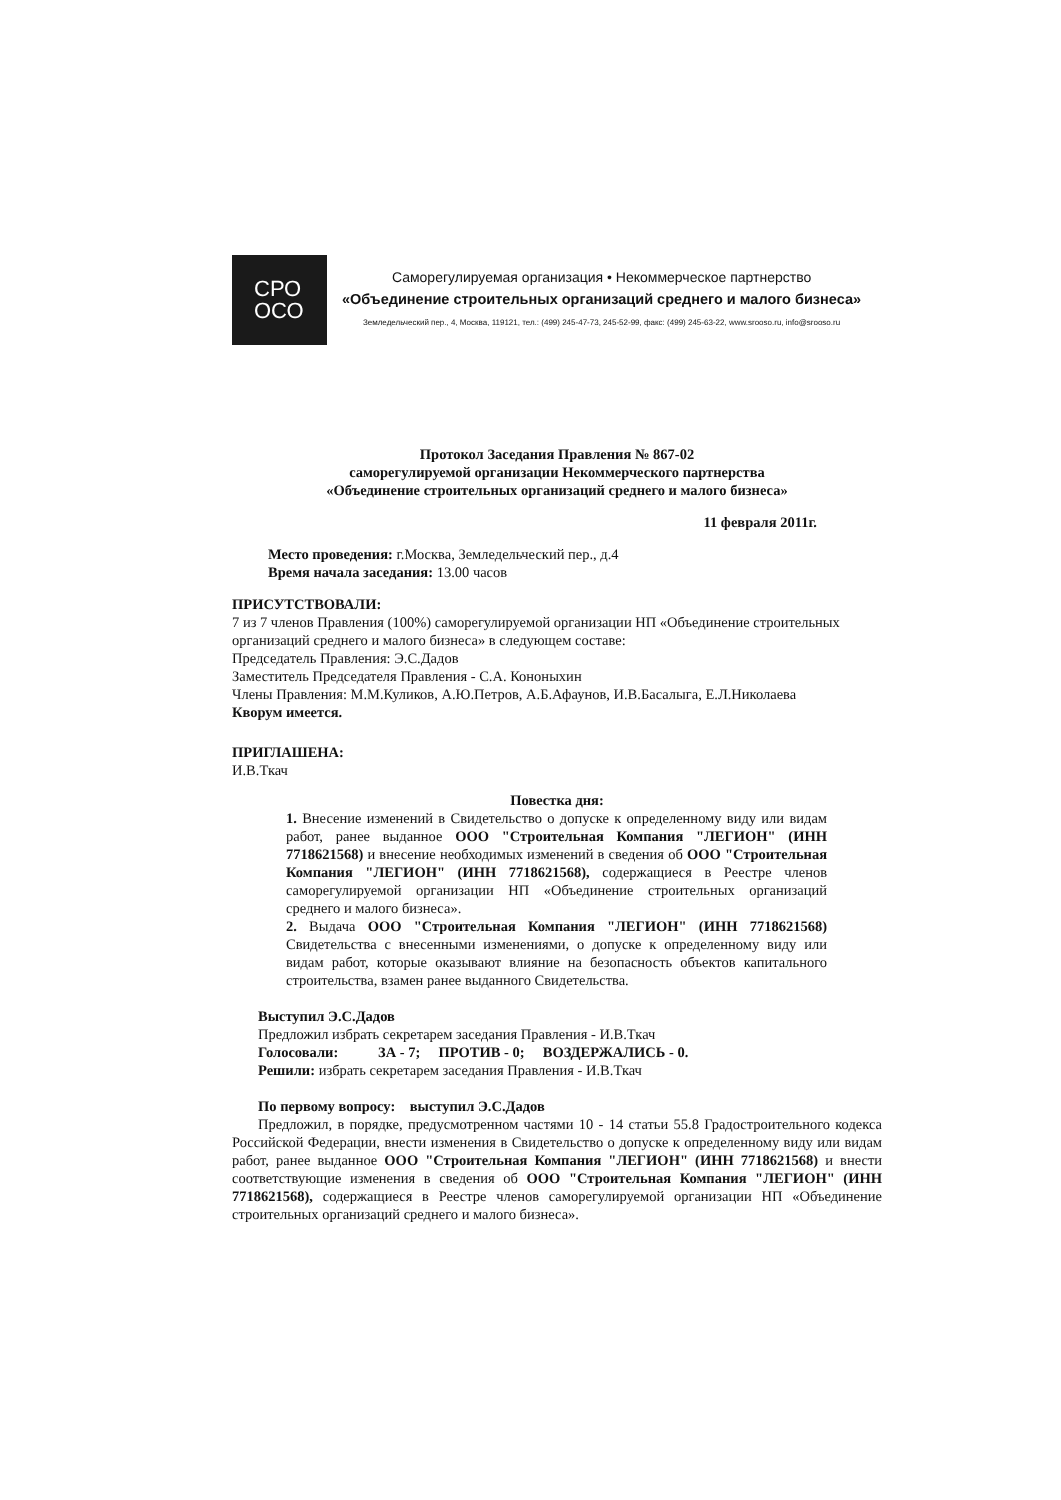СРО
ОСО
Саморегулируемая организация • Некоммерческое партнерство
«Объединение строительных организаций среднего и малого бизнеса»
Земледельческий пер., 4, Москва, 119121, тел.: (499) 245-47-73, 245-52-99, факс: (499) 245-63-22, www.srooso.ru, info@srooso.ru
Протокол Заседания Правления № 867-02
саморегулируемой организации Некоммерческого партнерства
«Объединение строительных организаций среднего и малого бизнеса»
11 февраля 2011г.
Место проведения: г.Москва, Земледельческий пер., д.4
Время начала заседания: 13.00 часов
ПРИСУТСТВОВАЛИ:
7 из 7 членов Правления (100%) саморегулируемой организации НП «Объединение строительных организаций среднего и малого бизнеса» в следующем составе:
Председатель Правления: Э.С.Дадов
Заместитель Председателя Правления - С.А. Кононыхин
Члены Правления: М.М.Куликов, А.Ю.Петров, А.Б.Афаунов, И.В.Басалыга, Е.Л.Николаева
Кворум имеется.
ПРИГЛАШЕНА:
И.В.Ткач
Повестка дня:
1. Внесение изменений в Свидетельство о допуске к определенному виду или видам работ, ранее выданное ООО "Строительная Компания "ЛЕГИОН" (ИНН 7718621568) и внесение необходимых изменений в сведения об ООО "Строительная Компания "ЛЕГИОН" (ИНН 7718621568), содержащиеся в Реестре членов саморегулируемой организации НП «Объединение строительных организаций среднего и малого бизнеса».
2. Выдача ООО "Строительная Компания "ЛЕГИОН" (ИНН 7718621568) Свидетельства с внесенными изменениями, о допуске к определенному виду или видам работ, которые оказывают влияние на безопасность объектов капитального строительства, взамен ранее выданного Свидетельства.
Выступил Э.С.Дадов
Предложил избрать секретарем заседания Правления - И.В.Ткач
Голосовали: ЗА - 7; ПРОТИВ - 0; ВОЗДЕРЖАЛИСЬ - 0.
Решили: избрать секретарем заседания Правления - И.В.Ткач
По первому вопросу: выступил Э.С.Дадов
Предложил, в порядке, предусмотренном частями 10 - 14 статьи 55.8 Градостроительного кодекса Российской Федерации, внести изменения в Свидетельство о допуске к определенному виду или видам работ, ранее выданное ООО "Строительная Компания "ЛЕГИОН" (ИНН 7718621568) и внести соответствующие изменения в сведения об ООО "Строительная Компания "ЛЕГИОН" (ИНН 7718621568), содержащиеся в Реестре членов саморегулируемой организации НП «Объединение строительных организаций среднего и малого бизнеса».